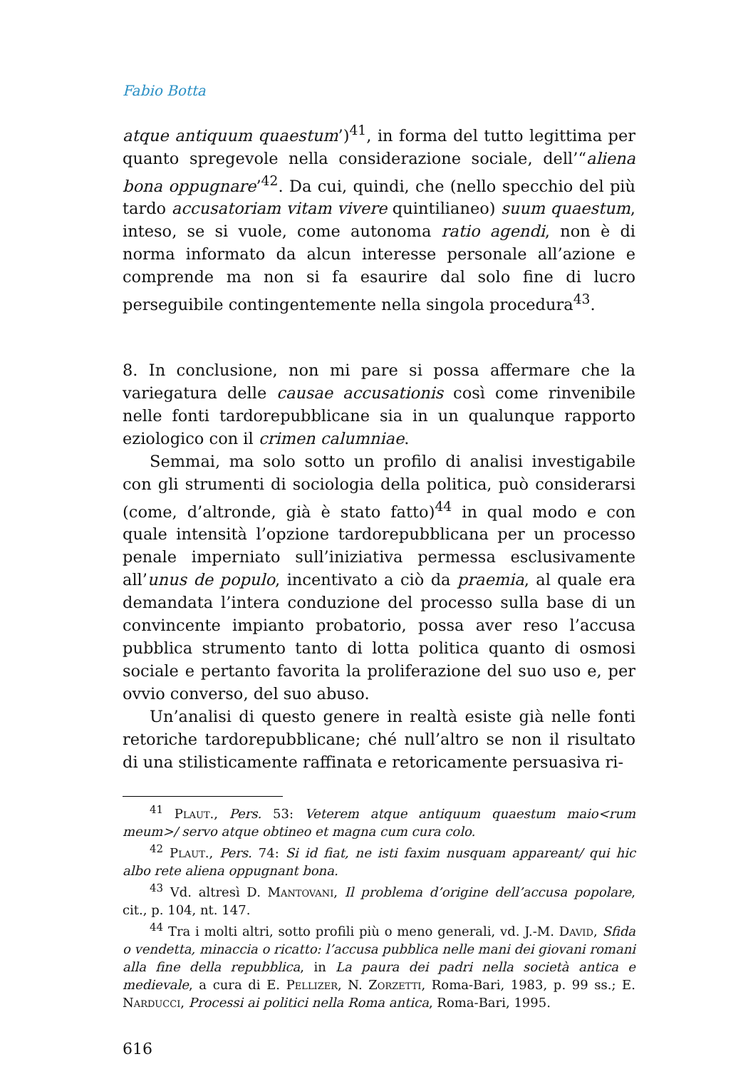Fabio Botta
atque antiquum quaestum’)<sup>41</sup>, in forma del tutto legittima per quanto spregevole nella considerazione sociale, dell’“aliena bona oppugnare’<sup>42</sup>. Da cui, quindi, che (nello specchio del più tardo accusatoriam vitam vivere quintilianeo) suum quaestum, inteso, se si vuole, come autonoma ratio agendi, non è di norma informato da alcun interesse personale all’azione e comprende ma non si fa esaurire dal solo fine di lucro perseguibile contingentemente nella singola procedura<sup>43</sup>.
8. In conclusione, non mi pare si possa affermare che la variegatura delle causae accusationis così come rinvenibile nelle fonti tardorepubblicane sia in un qualunque rapporto eziologico con il crimen calumniae.
Semmai, ma solo sotto un profilo di analisi investigabile con gli strumenti di sociologia della politica, può considerarsi (come, d’altronde, già è stato fatto)<sup>44</sup> in qual modo e con quale intensità l’opzione tardorepubblicana per un processo penale imperniato sull’iniziativa permessa esclusivamente all’unus de populo, incentivato a ciò da praemia, al quale era demandata l’intera conduzione del processo sulla base di un convincente impianto probatorio, possa aver reso l’accusa pubblica strumento tanto di lotta politica quanto di osmosi sociale e pertanto favorita la proliferazione del suo uso e, per ovvio converso, del suo abuso.
Un’analisi di questo genere in realtà esiste già nelle fonti retoriche tardorepubblicane; ché null’altro se non il risultato di una stilisticamente raffinata e retoricamente persuasiva ri-
<sup>41</sup> Plaut., Pers. 53: Veterem atque antiquum quaestum maio<rum meum>/ servo atque obtineo et magna cum cura colo.
<sup>42</sup> Plaut., Pers. 74: Si id fiat, ne isti faxim nusquam appareant/ qui hic albo rete aliena oppugnant bona.
<sup>43</sup> Vd. altresì D. Mantovani, Il problema d’origine dell’accusa popolare, cit., p. 104, nt. 147.
<sup>44</sup> Tra i molti altri, sotto profili più o meno generali, vd. J.-M. David, Sfida o vendetta, minaccia o ricatto: l’accusa pubblica nelle mani dei giovani romani alla fine della repubblica, in La paura dei padri nella società antica e medievale, a cura di E. Pellizer, N. Zorzetti, Roma-Bari, 1983, p. 99 ss.; E. Narducci, Processi ai politici nella Roma antica, Roma-Bari, 1995.
616